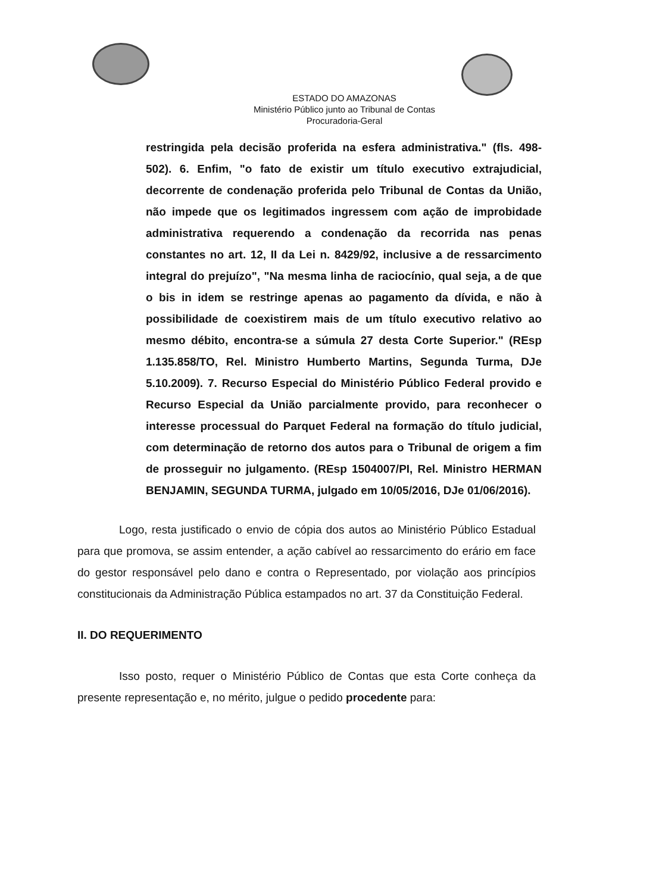ESTADO DO AMAZONAS
Ministério Público junto ao Tribunal de Contas
Procuradoria-Geral
restringida pela decisão proferida na esfera administrativa." (fls. 498-502). 6. Enfim, "o fato de existir um título executivo extrajudicial, decorrente de condenação proferida pelo Tribunal de Contas da União, não impede que os legitimados ingressem com ação de improbidade administrativa requerendo a condenação da recorrida nas penas constantes no art. 12, II da Lei n. 8429/92, inclusive a de ressarcimento integral do prejuízo", "Na mesma linha de raciocínio, qual seja, a de que o bis in idem se restringe apenas ao pagamento da dívida, e não à possibilidade de coexistirem mais de um título executivo relativo ao mesmo débito, encontra-se a súmula 27 desta Corte Superior." (REsp 1.135.858/TO, Rel. Ministro Humberto Martins, Segunda Turma, DJe 5.10.2009). 7. Recurso Especial do Ministério Público Federal provido e Recurso Especial da União parcialmente provido, para reconhecer o interesse processual do Parquet Federal na formação do título judicial, com determinação de retorno dos autos para o Tribunal de origem a fim de prosseguir no julgamento. (REsp 1504007/PI, Rel. Ministro HERMAN BENJAMIN, SEGUNDA TURMA, julgado em 10/05/2016, DJe 01/06/2016).
Logo, resta justificado o envio de cópia dos autos ao Ministério Público Estadual para que promova, se assim entender, a ação cabível ao ressarcimento do erário em face do gestor responsável pelo dano e contra o Representado, por violação aos princípios constitucionais da Administração Pública estampados no art. 37 da Constituição Federal.
II. DO REQUERIMENTO
Isso posto, requer o Ministério Público de Contas que esta Corte conheça da presente representação e, no mérito, julgue o pedido procedente para: